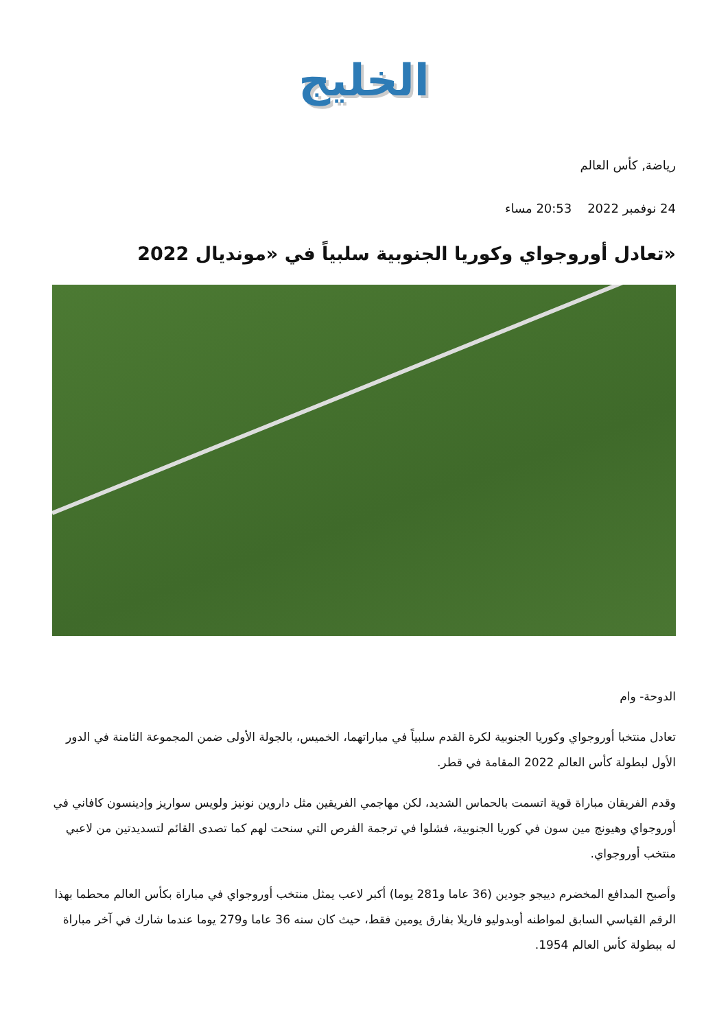الخليج
رياضة, كأس العالم
24 نوفمبر 2022 20:53 مساء
«تعادل أوروجواي وكوريا الجنوبية سلبياً في «مونديال 2022
الدوحة- وام
تعادل منتخبا أوروجواي وكوريا الجنوبية لكرة القدم سلبياً في مباراتهما، الخميس، بالجولة الأولى ضمن المجموعة الثامنة في الدور الأول لبطولة كأس العالم 2022 المقامة في قطر.
وقدم الفريقان مباراة قوية اتسمت بالحماس الشديد، لكن مهاجمي الفريقين مثل داروين نونيز ولويس سواريز وإدينسون كافاني في أوروجواي وهيونج مين سون في كوريا الجنوبية، فشلوا في ترجمة الفرص التي سنحت لهم كما تصدى القائم لتسديدتين من لاعبي منتخب أوروجواي.
وأصبح المدافع المخضرم دييجو جودين (36 عاما و281 يوما) أكبر لاعب يمثل منتخب أوروجواي في مباراة بكأس العالم محطما بهذا الرقم القياسي السابق لمواطنه أوبدوليو فاريلا بفارق يومين فقط، حيث كان سنه 36 عاما و279 يوما عندما شارك في آخر مباراة له ببطولة كأس العالم 1954.